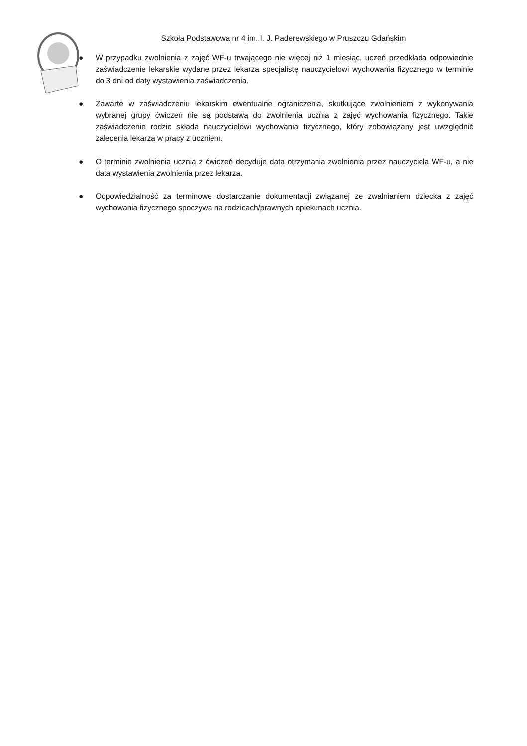Szkoła Podstawowa nr 4 im. I. J. Paderewskiego w Pruszczu Gdańskim
● W przypadku zwolnienia z zajęć WF-u trwającego nie więcej niż 1 miesiąc, uczeń przedkłada odpowiednie zaświadczenie lekarskie wydane przez lekarza specjalistę nauczycielowi wychowania fizycznego w terminie do 3 dni od daty wystawienia zaświadczenia.
● Zawarte w zaświadczeniu lekarskim ewentualne ograniczenia, skutkujące zwolnieniem z wykonywania wybranej grupy ćwiczeń nie są podstawą do zwolnienia ucznia z zajęć wychowania fizycznego. Takie zaświadczenie rodzic składa nauczycielowi wychowania fizycznego, który zobowiązany jest uwzględnić zalecenia lekarza w pracy z uczniem.
● O terminie zwolnienia ucznia z ćwiczeń decyduje data otrzymania zwolnienia przez nauczyciela WF-u, a nie data wystawienia zwolnienia przez lekarza.
● Odpowiedzialność za terminowe dostarczanie dokumentacji związanej ze zwalnianiem dziecka z zajęć wychowania fizycznego spoczywa na rodzicach/prawnych opiekunach ucznia.